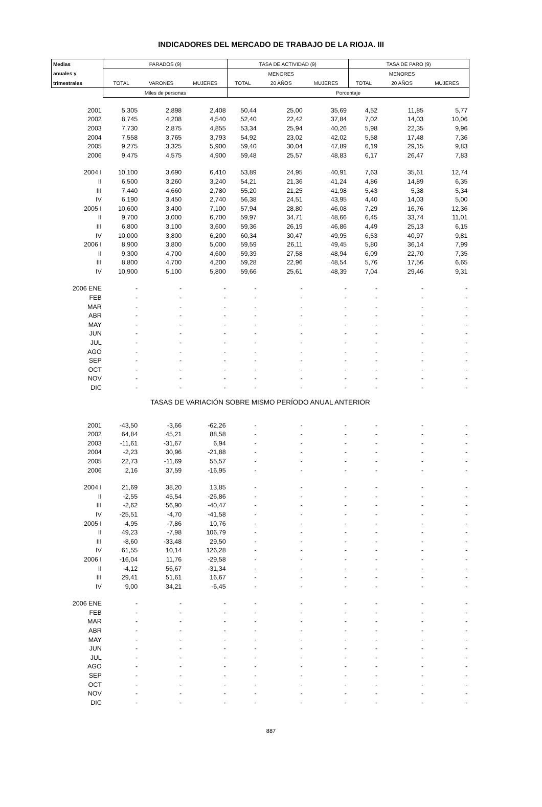INDICADORES DEL MERCADO DE TRABAJO DE LA RIOJA. III
| Medias | PARADOS (9) | | | TASA DE ACTIVIDAD (9) | | | TASA DE PARO (9) | | |
| --- | --- | --- | --- | --- | --- | --- | --- | --- | --- |
| anuales y | | | | | MENORES | | | MENORES | |
| trimestrales | TOTAL | VARONES | MUJERES | TOTAL | 20 AÑOS | MUJERES | TOTAL | 20 AÑOS | MUJERES |
| | Miles de personas | | | Porcentaje | | | | | |
| 2001 | 5,305 | 2,898 | 2,408 | 50,44 | 25,00 | 35,69 | 4,52 | 11,85 | 5,77 |
| 2002 | 8,745 | 4,208 | 4,540 | 52,40 | 22,42 | 37,84 | 7,02 | 14,03 | 10,06 |
| 2003 | 7,730 | 2,875 | 4,855 | 53,34 | 25,94 | 40,26 | 5,98 | 22,35 | 9,96 |
| 2004 | 7,558 | 3,765 | 3,793 | 54,92 | 23,02 | 42,02 | 5,58 | 17,48 | 7,36 |
| 2005 | 9,275 | 3,325 | 5,900 | 59,40 | 30,04 | 47,89 | 6,19 | 29,15 | 9,83 |
| 2006 | 9,475 | 4,575 | 4,900 | 59,48 | 25,57 | 48,83 | 6,17 | 26,47 | 7,83 |
| 2004 I | 10,100 | 3,690 | 6,410 | 53,89 | 24,95 | 40,91 | 7,63 | 35,61 | 12,74 |
| II | 6,500 | 3,260 | 3,240 | 54,21 | 21,36 | 41,24 | 4,86 | 14,89 | 6,35 |
| III | 7,440 | 4,660 | 2,780 | 55,20 | 21,25 | 41,98 | 5,43 | 5,38 | 5,34 |
| IV | 6,190 | 3,450 | 2,740 | 56,38 | 24,51 | 43,95 | 4,40 | 14,03 | 5,00 |
| 2005 I | 10,600 | 3,400 | 7,100 | 57,94 | 28,80 | 46,08 | 7,29 | 16,76 | 12,36 |
| II | 9,700 | 3,000 | 6,700 | 59,97 | 34,71 | 48,66 | 6,45 | 33,74 | 11,01 |
| III | 6,800 | 3,100 | 3,600 | 59,36 | 26,19 | 46,86 | 4,49 | 25,13 | 6,15 |
| IV | 10,000 | 3,800 | 6,200 | 60,34 | 30,47 | 49,95 | 6,53 | 40,97 | 9,81 |
| 2006 I | 8,900 | 3,800 | 5,000 | 59,59 | 26,11 | 49,45 | 5,80 | 36,14 | 7,99 |
| II | 9,300 | 4,700 | 4,600 | 59,39 | 27,58 | 48,94 | 6,09 | 22,70 | 7,35 |
| III | 8,800 | 4,700 | 4,200 | 59,28 | 22,96 | 48,54 | 5,76 | 17,56 | 6,65 |
| IV | 10,900 | 5,100 | 5,800 | 59,66 | 25,61 | 48,39 | 7,04 | 29,46 | 9,31 |
| 2006 ENE | - | - | - | - | - | - | - | - | - |
| FEB | - | - | - | - | - | - | - | - | - |
| MAR | - | - | - | - | - | - | - | - | - |
| ABR | - | - | - | - | - | - | - | - | - |
| MAY | - | - | - | - | - | - | - | - | - |
| JUN | - | - | - | - | - | - | - | - | - |
| JUL | - | - | - | - | - | - | - | - | - |
| AGO | - | - | - | - | - | - | - | - | - |
| SEP | - | - | - | - | - | - | - | - | - |
| OCT | - | - | - | - | - | - | - | - | - |
| NOV | - | - | - | - | - | - | - | - | - |
| DIC | - | - | - | - | - | - | - | - | - |
| TASAS DE VARIACIÓN SOBRE MISMO PERÍODO ANUAL ANTERIOR | | | | | | | | | |
| 2001 | -43,50 | -3,66 | -62,26 | - | - | - | - | - | - |
| 2002 | 64,84 | 45,21 | 88,58 | - | - | - | - | - | - |
| 2003 | -11,61 | -31,67 | 6,94 | - | - | - | - | - | - |
| 2004 | -2,23 | 30,96 | -21,88 | - | - | - | - | - | - |
| 2005 | 22,73 | -11,69 | 55,57 | - | - | - | - | - | - |
| 2006 | 2,16 | 37,59 | -16,95 | - | - | - | - | - | - |
| 2004 I | 21,69 | 38,20 | 13,85 | - | - | - | - | - | - |
| II | -2,55 | 45,54 | -26,86 | - | - | - | - | - | - |
| III | -2,62 | 56,90 | -40,47 | - | - | - | - | - | - |
| IV | -25,51 | -4,70 | -41,58 | - | - | - | - | - | - |
| 2005 I | 4,95 | -7,86 | 10,76 | - | - | - | - | - | - |
| II | 49,23 | -7,98 | 106,79 | - | - | - | - | - | - |
| III | -8,60 | -33,48 | 29,50 | - | - | - | - | - | - |
| IV | 61,55 | 10,14 | 126,28 | - | - | - | - | - | - |
| 2006 I | -16,04 | 11,76 | -29,58 | - | - | - | - | - | - |
| II | -4,12 | 56,67 | -31,34 | - | - | - | - | - | - |
| III | 29,41 | 51,61 | 16,67 | - | - | - | - | - | - |
| IV | 9,00 | 34,21 | -6,45 | - | - | - | - | - | - |
| 2006 ENE | - | - | - | - | - | - | - | - | - |
| FEB | - | - | - | - | - | - | - | - | - |
| MAR | - | - | - | - | - | - | - | - | - |
| ABR | - | - | - | - | - | - | - | - | - |
| MAY | - | - | - | - | - | - | - | - | - |
| JUN | - | - | - | - | - | - | - | - | - |
| JUL | - | - | - | - | - | - | - | - | - |
| AGO | - | - | - | - | - | - | - | - | - |
| SEP | - | - | - | - | - | - | - | - | - |
| OCT | - | - | - | - | - | - | - | - | - |
| NOV | - | - | - | - | - | - | - | - | - |
| DIC | - | - | - | - | - | - | - | - | - |
887